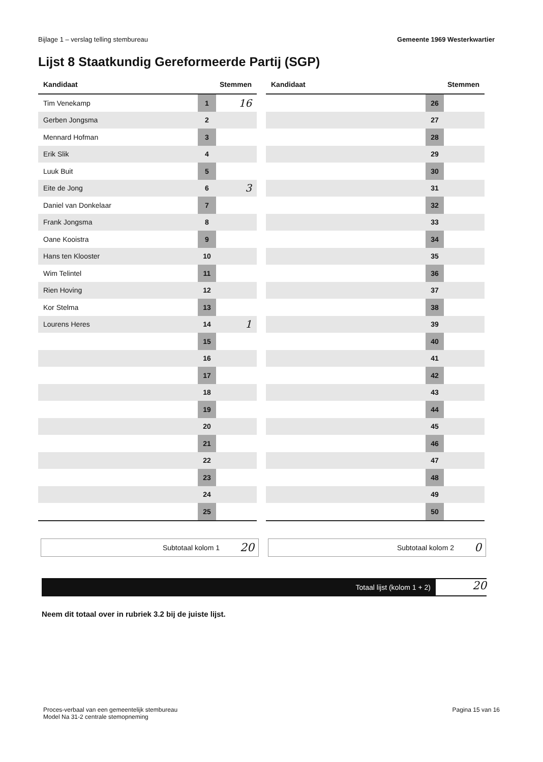Bijlage 1 – verslag telling stembureau Gemeente 1969 Westerkwartier
Lijst 8 Staatkundig Gereformeerde Partij (SGP)
| Kandidaat | Stemmen | |
| --- | --- | --- |
| Tim Venekamp | 1 | 16 |
| Gerben Jongsma | 2 | |
| Mennard Hofman | 3 | |
| Erik Slik | 4 | |
| Luuk Buit | 5 | |
| Eite de Jong | 6 | 3 |
| Daniel van Donkelaar | 7 | |
| Frank Jongsma | 8 | |
| Oane Kooistra | 9 | |
| Hans ten Klooster | 10 | |
| Wim Telintel | 11 | |
| Rien Hoving | 12 | |
| Kor Stelma | 13 | |
| Lourens Heres | 14 | 1 |
| | 15 | |
| | 16 | |
| | 17 | |
| | 18 | |
| | 19 | |
| | 20 | |
| | 21 | |
| | 22 | |
| | 23 | |
| | 24 | |
| | 25 | |
| Kandidaat | Stemmen | |
| --- | --- | --- |
| | 26 | |
| | 27 | |
| | 28 | |
| | 29 | |
| | 30 | |
| | 31 | |
| | 32 | |
| | 33 | |
| | 34 | |
| | 35 | |
| | 36 | |
| | 37 | |
| | 38 | |
| | 39 | |
| | 40 | |
| | 41 | |
| | 42 | |
| | 43 | |
| | 44 | |
| | 45 | |
| | 46 | |
| | 47 | |
| | 48 | |
| | 49 | |
| | 50 | |
Subtotaal kolom 1 20
Subtotaal kolom 2 0
Totaal lijst (kolom 1 + 2) 20
Neem dit totaal over in rubriek 3.2 bij de juiste lijst.
Proces-verbaal van een gemeentelijk stembureau
Model Na 31-2 centrale stemopneming Pagina 15 van 16